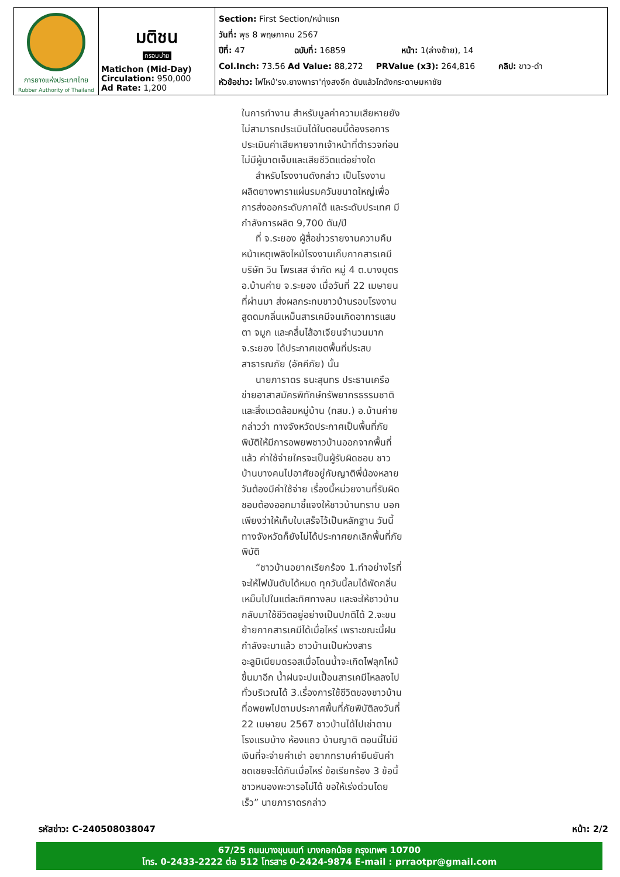| การยางแห่งประเทศไทย Rubber Authority of Thailand | มติชน กรอบบ่าย Matichon (Mid-Day) Circulation: 950,000 Ad Rate: 1,200 | Section: First Section/หน้าแรก วันที่: พุธ 8 พฤษภาคม 2567 ปีที่: 47 ฉบับที่: 16859 หน้า: 1(ล่างซ้าย), 14 Col.Inch: 73.56 Ad Value: 88,272 PRValue (x3): 264,816 คลิป: ขาว-ดำ หัวข้อข่าว: ไฟไหม้'รง.ยางพารา'ทุ่งสงอีก ดับแล้วโกดังกระดาษมหาชัย |
ในการทำงาน สำหรับมูลค่าความเสียหายยังไม่สามารถประเมินได้ในตอนนี้ต้องรอการประเมินค่าเสียหายจากเจ้าหน้าที่ตำรวจก่อน ไม่มีผู้บาดเจ็บและเสียชีวิตแต่อย่างใด
สำหรับโรงงานดังกล่าว เป็นโรงงานผลิตยางพาราแผ่นรมควันขนาดใหญ่เพื่อการส่งออกระดับภาคใต้ และระดับประเทศ มีกำลังการผลิต 9,700 ตัน/ปี
ที่ จ.ระยอง ผู้สื่อข่าวรายงานความคืบหน้าเหตุเพลิงไหม้โรงงานเก็บกากสารเคมี บริษัท วิน โพรเสส จำกัด หมู่ 4 ต.บางบุตร อ.บ้านค่าย จ.ระยอง เมื่อวันที่ 22 เมษายนที่ผ่านมา ส่งผลกระทบชาวบ้านรอบโรงงานสูดดมกลิ่นเหม็นสารเคมีจนเกิดอาการแสบตา จมูก และคลื่นไส้อาเจียนจำนวนมาก จ.ระยอง ได้ประกาศเขตพื้นที่ประสบสาธารณภัย (อัคคีภัย) นั้น
นายภาราดร ธนะสุนทร ประธานเครือข่ายอาสาสมัครพิทักษ์ทรัพยากรธรรมชาติและสิ่งแวดล้อมหมู่บ้าน (ทสม.) อ.บ้านค่าย กล่าวว่า ทางจังหวัดประกาศเป็นพื้นที่ภัยพิบัติให้มีการอพยพชาวบ้านออกจากพื้นที่แล้ว ค่าใช้จ่ายใครจะเป็นผู้รับผิดชอบ ชาวบ้านบางคนไปอาศัยอยู่กับญาติพี่น้องหลายวันต้องมีค่าใช้จ่าย เรื่องนี้หน่วยงานที่รับผิดชอบต้องออกมาชี้แจงให้ชาวบ้านทราบ บอกเพียงว่าให้เก็บใบเสร็จไว้เป็นหลักฐาน วันนี้ทางจังหวัดก็ยังไม่ได้ประกาศยกเลิกพื้นที่ภัยพิบัติ
“ชาวบ้านอยากเรียกร้อง 1.ทำอย่างไรที่จะให้ไฟมันดับได้หมด ทุกวันนี้ลมได้พัดกลิ่นเหม็นไปในแต่ละทิศทางลม และจะให้ชาวบ้านกลับมาใช้ชีวิตอยู่อย่างเป็นปกติได้ 2.จะขนย้ายกากสารเคมีได้เมื่อไหร่ เพราะขณะนี้ฝนกำลังจะมาแล้ว ชาวบ้านเป็นห่วงสารอะลูมิเนียมดรอสเมื่อโดนน้ำจะเกิดไฟลุกไหม้ขึ้นมาอีก น้ำฝนจะปนเปื้อนสารเคมีไหลลงไปทั่วบริเวณได้ 3.เรื่องการใช้ชีวิตของชาวบ้านที่อพยพไปตามประกาศพื้นที่ภัยพิบัติลงวันที่ 22 เมษายน 2567 ชาวบ้านได้ไปเช่าตามโรงแรมบ้าง ห้องแถว บ้านญาติ ตอนนี้ไม่มีเงินที่จะจ่ายค่าเช่า อยากทราบคำยืนยันค่าชดเชยจะได้กันเมื่อไหร่ ข้อเรียกร้อง 3 ข้อนี้ชาวหนองพะวารอไม่ได้ ขอให้เร่งด่วนโดยเร็ว” นายภาราดรกล่าว
รหัสข่าว: C-240508038047 หน้า: 2/2
67/25 ถนนบางขุนนนท์ บางกอกน้อย กรุงเทพฯ 10700
โทร. 0-2433-2222 ต่อ 512 โทรสาร 0-2424-9874 E-mail : prraotpr@gmail.com